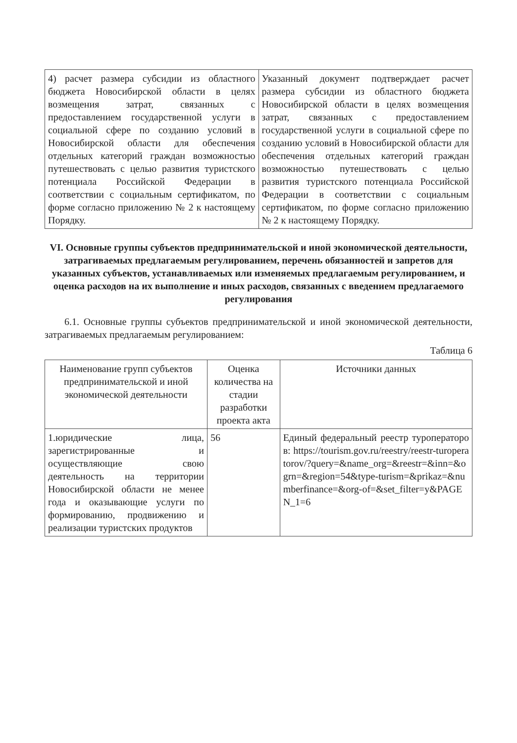| 4) расчет размера субсидии из областного бюджета Новосибирской области в целях возмещения затрат, связанных с предоставлением государственной услуги в социальной сфере по созданию условий в Новосибирской области для обеспечения отдельных категорий граждан возможностью путешествовать с целью развития туристского потенциала Российской Федерации в соответствии с социальным сертификатом, по форме согласно приложению № 2 к настоящему Порядку. | Указанный документ подтверждает расчет размера субсидии из областного бюджета Новосибирской области в целях возмещения затрат, связанных с предоставлением государственной услуги в социальной сфере по созданию условий в Новосибирской области для обеспечения отдельных категорий граждан возможностью путешествовать с целью развития туристского потенциала Российской Федерации в соответствии с социальным сертификатом, по форме согласно приложению № 2 к настоящему Порядку. |
VI. Основные группы субъектов предпринимательской и иной экономической деятельности, затрагиваемых предлагаемым регулированием, перечень обязанностей и запретов для указанных субъектов, устанавливаемых или изменяемых предлагаемым регулированием, и оценка расходов на их выполнение и иных расходов, связанных с введением предлагаемого регулирования
6.1. Основные группы субъектов предпринимательской и иной экономической деятельности, затрагиваемых предлагаемым регулированием:
Таблица 6
| Наименование групп субъектов предпринимательской и иной экономической деятельности | Оценка количества на стадии разработки проекта акта | Источники данных |
| --- | --- | --- |
| 1.юридические лица, зарегистрированные и осуществляющие свою деятельность на территории Новосибирской области не менее года и оказывающие услуги по формированию, продвижению и реализации туристских продуктов | 56 | Единый федеральный реестр туроператоров: https://tourism.gov.ru/reestry/reestr-turoperatorov/?query=&name_org=&reestr=&inn=&ogrn=&region=54&type-turism=&prikaz=&numberfinance=&org-of=&set_filter=y&PAGEN_1=6 |